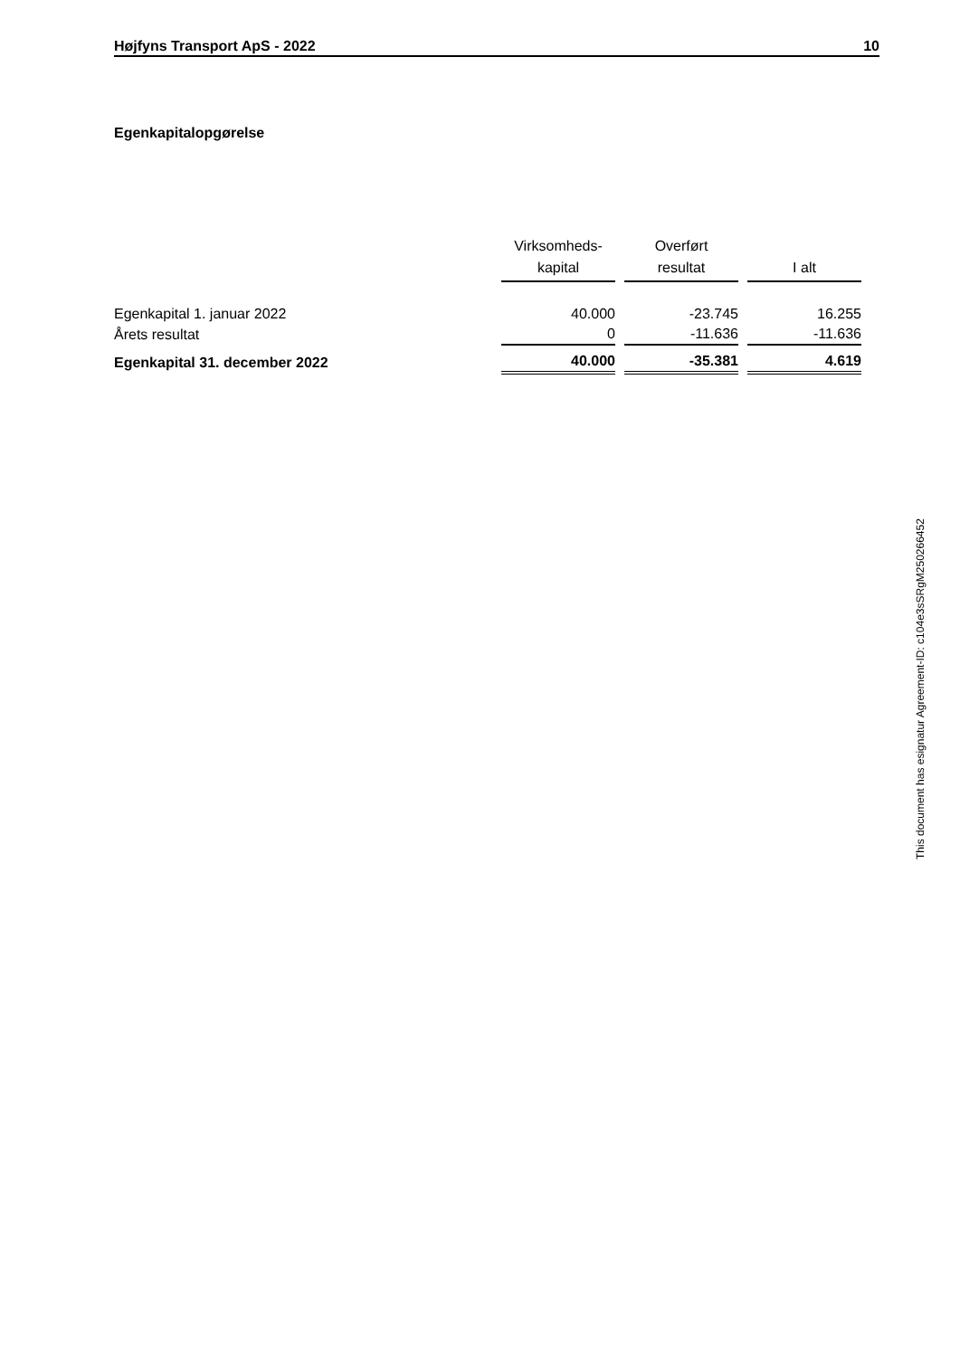Højfyns Transport ApS - 2022 10
Egenkapitalopgørelse
| | Virksomheds- kapital | Overført resultat | I alt |
| Egenkapital 1. januar 2022 | 40.000 | -23.745 | 16.255 |
| Årets resultat | 0 | -11.636 | -11.636 |
| Egenkapital 31. december 2022 | 40.000 | -35.381 | 4.619 |
This document has esignatur Agreement-ID: c104e3sSRgM250266452